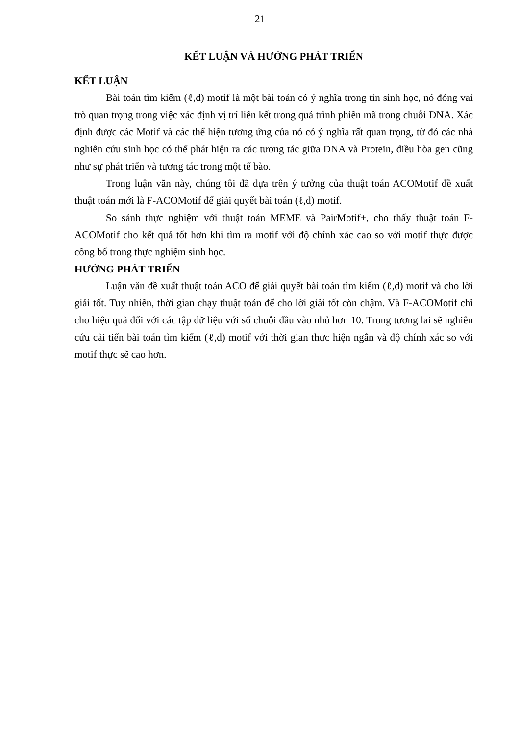21
KẾT LUẬN VÀ HƯỚNG PHÁT TRIỂN
KẾT LUẬN
Bài toán tìm kiếm (ℓ,d) motif là một bài toán có ý nghĩa trong tin sinh học, nó đóng vai trò quan trọng trong việc xác định vị trí liên kết trong quá trình phiên mã trong chuỗi DNA. Xác định được các Motif và các thể hiện tương ứng của nó có ý nghĩa rất quan trọng, từ đó các nhà nghiên cứu sinh học có thể phát hiện ra các tương tác giữa DNA và Protein, điều hòa gen cũng như sự phát triển và tương tác trong một tế bào.
Trong luận văn này, chúng tôi đã dựa trên ý tưởng của thuật toán ACOMotif đề xuất thuật toán mới là F-ACOMotif để giải quyết bài toán (ℓ,d) motif.
So sánh thực nghiệm với thuật toán MEME và PairMotif+, cho thấy thuật toán F-ACOMotif cho kết quả tốt hơn khi tìm ra motif với độ chính xác cao so với motif thực được công bố trong thực nghiệm sinh học.
HƯỚNG PHÁT TRIỂN
Luận văn đề xuất thuật toán ACO để giải quyết bài toán tìm kiếm (ℓ,d) motif và cho lời giải tốt. Tuy nhiên, thời gian chạy thuật toán để cho lời giải tốt còn chậm. Và F-ACOMotif chỉ cho hiệu quả đối với các tập dữ liệu với số chuỗi đầu vào nhỏ hơn 10. Trong tương lai sẽ nghiên cứu cải tiến bài toán tìm kiếm (ℓ,d) motif với thời gian thực hiện ngắn và độ chính xác so với motif thực sẽ cao hơn.